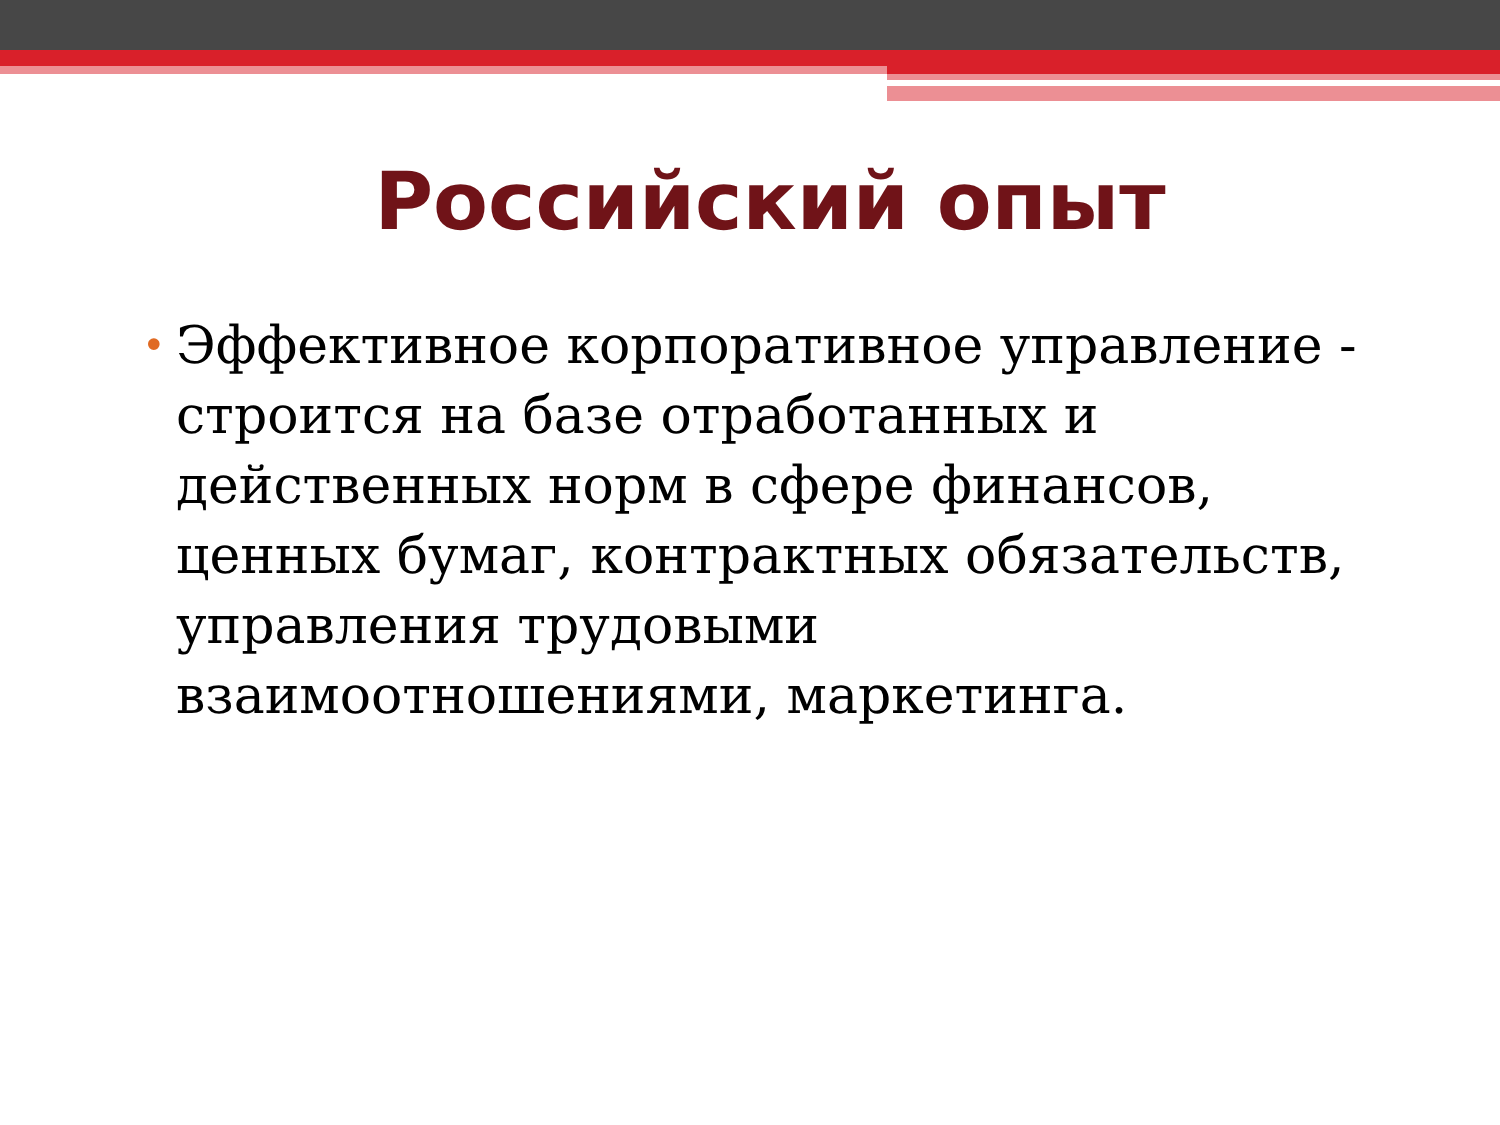Российский опыт
• Эффективное корпоративное управление - строится на базе отработанных и действенных норм в сфере финансов, ценных бумаг, контрактных обязательств, управления трудовыми взаимоотношениями, маркетинга.